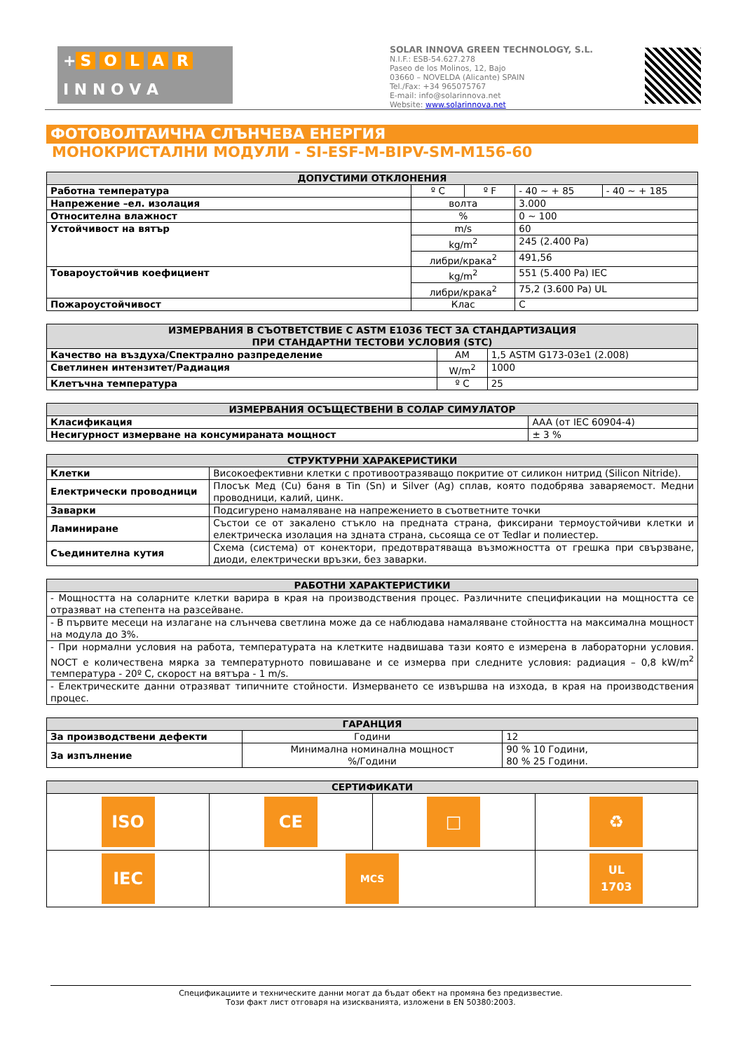+ SOLAR
I N N O V A
SOLAR INNOVA GREEN TECHNOLOGY, S.L.
N.I.F.: ESB-54.627.278
Paseo de los Molinos, 12, Bajo
03660 – NOVELDA (Alicante) SPAIN
Tel./Fax: +34 965075767
E-mail: info@solarinnova.net
Website: www.solarinnova.net
ФОТОВОЛТАИЧНА СЛЪНЧЕВА ЕНЕРГИЯ
МОНОКРИСТАЛНИ МОДУЛИ - SI-ESF-M-BIPV-SM-M156-60
| ДОПУСТИМИ ОТКЛОНЕНИЯ | | | | |
| --- | --- | --- | --- | --- |
| Работна температура | º C | º F | - 40 ~ + 85 | - 40 ~ + 185 |
| Напрежение –ел. изолация | волта | | 3.000 | |
| Относителна влажност | % | | 0 ~ 100 | |
| Устойчивост на вятър | m/s | | 60 | |
| | kg/m<sup>2</sup> | | 245 (2.400 Pa) | |
| | либри/крака<sup>2</sup> | | 491,56 | |
| Товароустойчив коефициент | kg/m<sup>2</sup> | | 551 (5.400 Pa) IEC | |
| | либри/крака<sup>2</sup> | | 75,2 (3.600 Pa) UL | |
| Пожароустойчивост | Клас | | C | |
| ИЗМЕРВАНИЯ В СЪОТВЕТСТВИЕ С ASTM E1036 ТЕСТ ЗА СТАНДАРТИЗАЦИЯ ПРИ СТАНДАРТНИ ТЕСТОВИ УСЛОВИЯ (STC) | | |
| --- | --- | --- |
| Качество на въздуха/Спектрално разпределение | AM | 1,5 ASTM G173-03e1 (2.008) |
| Светлинен интензитет/Радиация | W/m<sup>2</sup> | 1000 |
| Клетъчна температура | º C | 25 |
| ИЗМЕРВАНИЯ ОСЪЩЕСТВЕНИ В СОЛАР СИМУЛАТОР | |
| --- | --- |
| Класификация | AAA (от IEC 60904-4) |
| Несигурност измерване на консумираната мощност | ± 3 % |
| СТРУКТУРНИ ХАРАКЕРИСТИКИ | |
| --- | --- |
| Клетки | Високоефективни клетки с противоотразяващо покритие от силикон нитрид (Silicon Nitride). |
| Електрически проводници | Плосък Мед (Cu) баня в Tin (Sn) и Silver (Ag) сплав, която подобрява завaряемост. Медни проводници, калий, цинк. |
| Заварки | Подсигурено намаляване на напрежението в съответните точки |
| Ламиниране | Състои се от закалено стъкло на предната страна, фиксирани термоустойчиви клетки и електрическа изолация на здната страна, сьсояща се от Tedlar и полиестер. |
| Съединителна кутия | Схема (система) от конектори, предотвратяваща възможността от грешка при свързване, диоди, електрически връзки, без заварки. |
| РАБОТНИ ХАРАКТЕРИСТИКИ |
| --- |
| - Мощността на соларните клетки варира в края на производствения процес. Различните спецификации на мощността се отразяват на степента на разсейване. |
| - В първите месеци на излагане на слънчева светлина може да се наблюдава намаляване стойността на максимална мощност на модула до 3%. |
| - При нормални условия на работа, температурата на клетките надвишава тази която е измерена в лабораторни условия. NOCT е количествена мярка за температурното повишаване и се измерва при следните условия: радиация – 0,8 kW/m<sup>2</sup> температура - 20º C, скорост на вятъра - 1 m/s. |
| - Електрическите данни отразяват типичните стойности. Измерването се извършва на изхода, в края на производствения процес. |
| ГАРАНЦИЯ | | |
| --- | --- | --- |
| За производствени дефекти | Години | 12 |
| За изпълнение | Минимална номинална мощност %/Години | 90 % 10 Години, 80 % 25 Години. |
| СЕРТИФИКАТИ | | | |
| --- | --- | --- | --- |
| ISO | CE | □ | ♻ |
| IEC | MCS | | UL 1703 |
Спецификациите и техническите данни могат да бъдат обект на промяна без предизвестие.
Този факт лист отговаря на изискванията, изложени в EN 50380:2003.